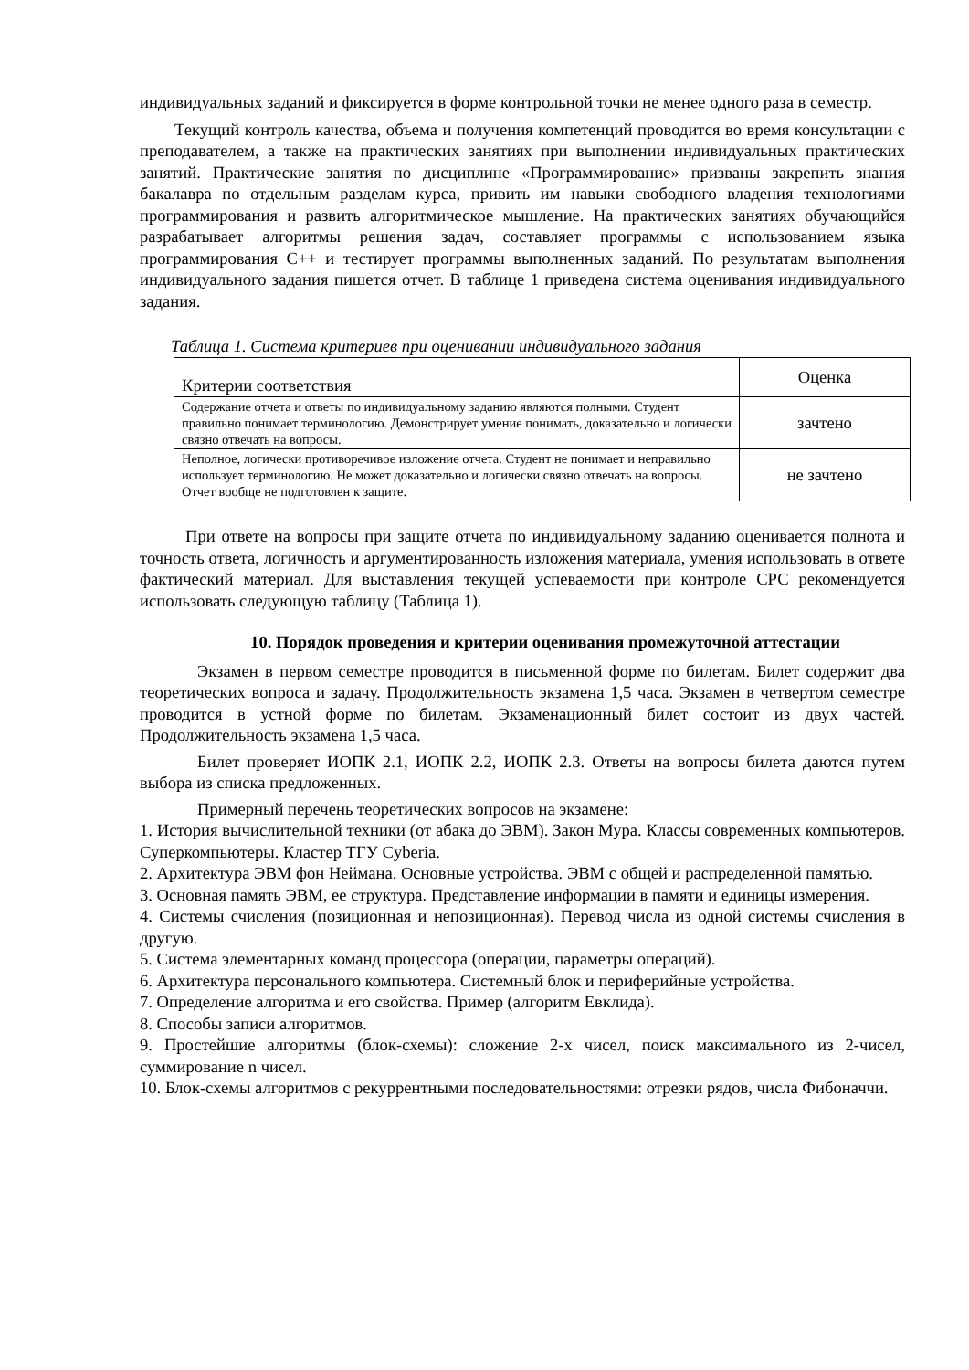индивидуальных заданий и фиксируется в форме контрольной точки не менее одного раза в семестр.
Текущий контроль качества, объема и получения компетенций проводится во время консультации с преподавателем, а также на практических занятиях при выполнении индивидуальных практических занятий. Практические занятия по дисциплине «Программирование» призваны закрепить знания бакалавра по отдельным разделам курса, привить им навыки свободного владения технологиями программирования и развить алгоритмическое мышление. На практических занятиях обучающийся разрабатывает алгоритмы решения задач, составляет программы с использованием языка программирования С++ и тестирует программы выполненных заданий. По результатам выполнения индивидуального задания пишется отчет. В таблице 1 приведена система оценивания индивидуального задания.
Таблица 1. Система критериев при оценивании индивидуального задания
| Критерии соответствия | Оценка |
| Содержание отчета и ответы по индивидуальному заданию являются полными. Студент правильно понимает терминологию. Демонстрирует умение понимать, доказательно и логически связно отвечать на вопросы. | зачтено |
| Неполное, логически противоречивое изложение отчета. Студент не понимает и неправильно использует терминологию. Не может доказательно и логически связно отвечать на вопросы. Отчет вообще не подготовлен к защите. | не зачтено |
При ответе на вопросы при защите отчета по индивидуальному заданию оценивается полнота и точность ответа, логичность и аргументированность изложения материала, умения использовать в ответе фактический материал. Для выставления текущей успеваемости при контроле СРС рекомендуется использовать следующую таблицу (Таблица 1).
10. Порядок проведения и критерии оценивания промежуточной аттестации
Экзамен в первом семестре проводится в письменной форме по билетам. Билет содержит два теоретических вопроса и задачу. Продолжительность экзамена 1,5 часа. Экзамен в четвертом семестре проводится в устной форме по билетам. Экзаменационный билет состоит из двух частей. Продолжительность экзамена 1,5 часа.
Билет проверяет ИОПК 2.1, ИОПК 2.2, ИОПК 2.3. Ответы на вопросы билета даются путем выбора из списка предложенных.
Примерный перечень теоретических вопросов на экзамене:
1. История вычислительной техники (от абака до ЭВМ). Закон Мура. Классы современных компьютеров. Суперкомпьютеры. Кластер ТГУ Cyberia.
2. Архитектура ЭВМ фон Неймана. Основные устройства. ЭВМ с общей и распределенной памятью.
3. Основная память ЭВМ, ее структура. Представление информации в памяти и единицы измерения.
4. Системы счисления (позиционная и непозиционная). Перевод числа из одной системы счисления в другую.
5. Система элементарных команд процессора (операции, параметры операций).
6. Архитектура персонального компьютера. Системный блок и периферийные устройства.
7. Определение алгоритма и его свойства. Пример (алгоритм Евклида).
8. Способы записи алгоритмов.
9. Простейшие алгоритмы (блок-схемы): сложение 2-х чисел, поиск максимального из 2-чисел, суммирование n чисел.
10. Блок-схемы алгоритмов с рекуррентными последовательностями: отрезки рядов, числа Фибоначчи.